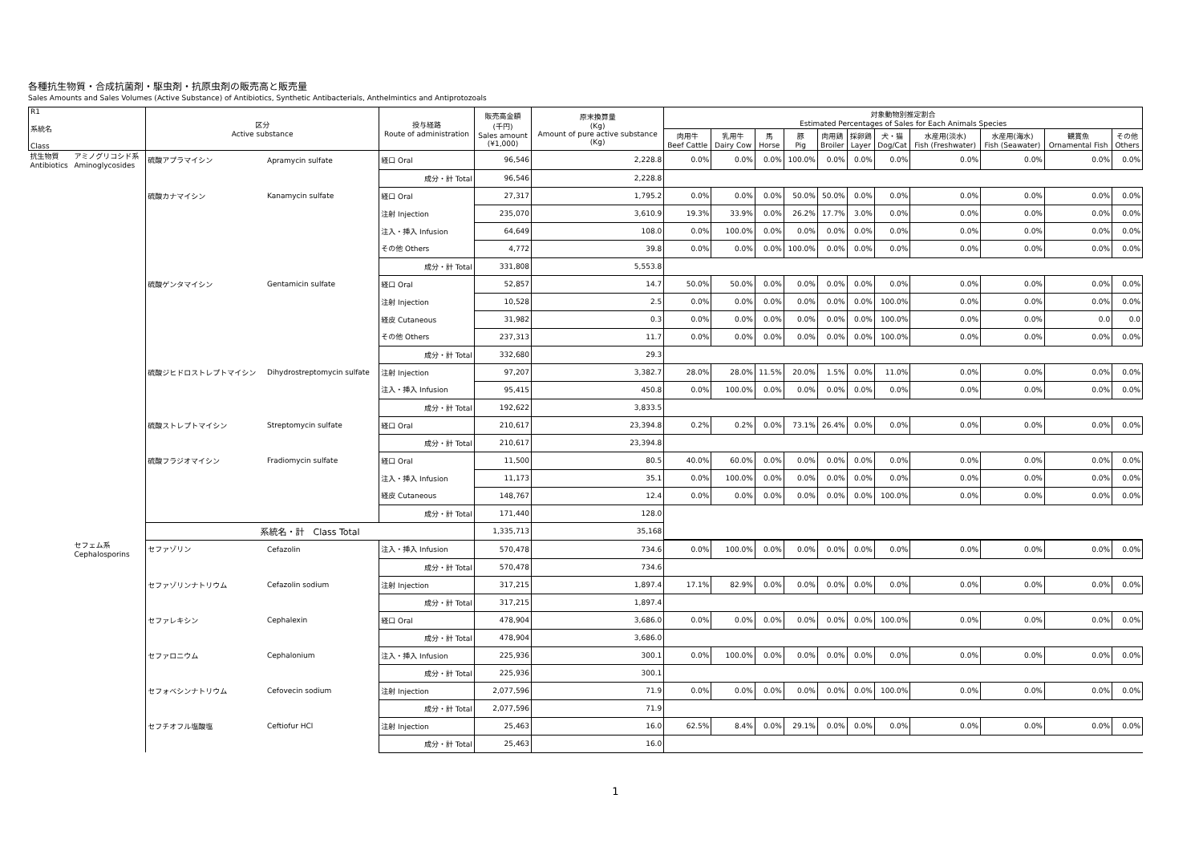各種抗生物質・合成抗菌剤・駆虫剤・抗原虫剤の販売高と販売量
Sales Amounts and Sales Volumes (Active Substance) of Antibiotics, Synthetic Antibacterials, Anthelmintics and Antiprotozoals
| R1 系統名 Class | | 区分 Active substance | | 投与経路 Route of administration | 販売高金額 (千円) Sales amount (¥1,000) | 原末換算量 (Kg) Amount of pure active substance (Kg) | 対象動物別推定割合 Estimated Percentages of Sales for Each Animals Species | | | | | | | | | | |
| --- | --- | --- | --- | --- | --- | --- | --- | --- | --- | --- | --- | --- | --- | --- | --- | --- | --- |
| | | | | | | | 肉用牛 Beef Cattle | 乳用牛 Dairy Cow | 馬 Horse | 豚 Pig | 肉用鶏 Broiler | 採卵鶏 Layer | 犬・猫 Dog/Cat | 水産用(淡水) Fish (Freshwater) | 水産用(海水) Fish (Seawater) | 観賞魚 Ornamental Fish | その他 Others |
| 抗生物質 Antibiotics | アミノグリコシド系 Aminoglycosides | 硫酸アプラマイシン | Apramycin sulfate | 経口 Oral | 96,546 | 2,228.8 | 0.0% | 0.0% | 0.0% | 100.0% | 0.0% | 0.0% | 0.0% | 0.0% | 0.0% | 0.0% | 0.0% |
| | | | | 成分・計 Total | 96,546 | 2,228.8 | | | | | | | | | | | |
| | | 硫酸カナマイシン | Kanamycin sulfate | 経口 Oral | 27,317 | 1,795.2 | 0.0% | 0.0% | 0.0% | 50.0% | 50.0% | 0.0% | 0.0% | 0.0% | 0.0% | 0.0% | 0.0% |
| | | | | 注射 Injection | 235,070 | 3,610.9 | 19.3% | 33.9% | 0.0% | 26.2% | 17.7% | 3.0% | 0.0% | 0.0% | 0.0% | 0.0% | 0.0% |
| | | | | 注入・挿入 Infusion | 64,649 | 108.0 | 0.0% | 100.0% | 0.0% | 0.0% | 0.0% | 0.0% | 0.0% | 0.0% | 0.0% | 0.0% | 0.0% |
| | | | | その他 Others | 4,772 | 39.8 | 0.0% | 0.0% | 0.0% | 100.0% | 0.0% | 0.0% | 0.0% | 0.0% | 0.0% | 0.0% | 0.0% |
| | | | | 成分・計 Total | 331,808 | 5,553.8 | | | | | | | | | | | |
| | | 硫酸ゲンタマイシン | Gentamicin sulfate | 経口 Oral | 52,857 | 14.7 | 50.0% | 50.0% | 0.0% | 0.0% | 0.0% | 0.0% | 0.0% | 0.0% | 0.0% | 0.0% | 0.0% |
| | | | | 注射 Injection | 10,528 | 2.5 | 0.0% | 0.0% | 0.0% | 0.0% | 0.0% | 0.0% | 100.0% | 0.0% | 0.0% | 0.0% | 0.0% |
| | | | | 経皮 Cutaneous | 31,982 | 0.3 | 0.0% | 0.0% | 0.0% | 0.0% | 0.0% | 0.0% | 100.0% | 0.0% | 0.0% | 0.0 | 0.0 |
| | | | | その他 Others | 237,313 | 11.7 | 0.0% | 0.0% | 0.0% | 0.0% | 0.0% | 0.0% | 100.0% | 0.0% | 0.0% | 0.0% | 0.0% |
| | | | | 成分・計 Total | 332,680 | 29.3 | | | | | | | | | | | |
| | | 硫酸ジヒドロストレプトマイシン | Dihydrostreptomycin sulfate | 注射 Injection | 97,207 | 3,382.7 | 28.0% | 28.0% | 11.5% | 20.0% | 1.5% | 0.0% | 11.0% | 0.0% | 0.0% | 0.0% | 0.0% |
| | | | | 注入・挿入 Infusion | 95,415 | 450.8 | 0.0% | 100.0% | 0.0% | 0.0% | 0.0% | 0.0% | 0.0% | 0.0% | 0.0% | 0.0% | 0.0% |
| | | | | 成分・計 Total | 192,622 | 3,833.5 | | | | | | | | | | | |
| | | 硫酸ストレプトマイシン | Streptomycin sulfate | 経口 Oral | 210,617 | 23,394.8 | 0.2% | 0.2% | 0.0% | 73.1% | 26.4% | 0.0% | 0.0% | 0.0% | 0.0% | 0.0% | 0.0% |
| | | | | 成分・計 Total | 210,617 | 23,394.8 | | | | | | | | | | | |
| | | 硫酸フラジオマイシン | Fradiomycin sulfate | 経口 Oral | 11,500 | 80.5 | 40.0% | 60.0% | 0.0% | 0.0% | 0.0% | 0.0% | 0.0% | 0.0% | 0.0% | 0.0% | 0.0% |
| | | | | 注入・挿入 Infusion | 11,173 | 35.1 | 0.0% | 100.0% | 0.0% | 0.0% | 0.0% | 0.0% | 0.0% | 0.0% | 0.0% | 0.0% | 0.0% |
| | | | | 経皮 Cutaneous | 148,767 | 12.4 | 0.0% | 0.0% | 0.0% | 0.0% | 0.0% | 0.0% | 100.0% | 0.0% | 0.0% | 0.0% | 0.0% |
| | | | | 成分・計 Total | 171,440 | 128.0 | | | | | | | | | | | |
| | | 系統名・計 Class Total | | | 1,335,713 | 35,168 | | | | | | | | | | | |
| | セフェム系 Cephalosporins | セファゾリン | Cefazolin | 注入・挿入 Infusion | 570,478 | 734.6 | 0.0% | 100.0% | 0.0% | 0.0% | 0.0% | 0.0% | 0.0% | 0.0% | 0.0% | 0.0% | 0.0% |
| | | | | 成分・計 Total | 570,478 | 734.6 | | | | | | | | | | | |
| | | セファゾリンナトリウム | Cefazolin sodium | 注射 Injection | 317,215 | 1,897.4 | 17.1% | 82.9% | 0.0% | 0.0% | 0.0% | 0.0% | 0.0% | 0.0% | 0.0% | 0.0% | 0.0% |
| | | | | 成分・計 Total | 317,215 | 1,897.4 | | | | | | | | | | | |
| | | セファレキシン | Cephalexin | 経口 Oral | 478,904 | 3,686.0 | 0.0% | 0.0% | 0.0% | 0.0% | 0.0% | 0.0% | 100.0% | 0.0% | 0.0% | 0.0% | 0.0% |
| | | | | 成分・計 Total | 478,904 | 3,686.0 | | | | | | | | | | | |
| | | セファロニウム | Cephalonium | 注入・挿入 Infusion | 225,936 | 300.1 | 0.0% | 100.0% | 0.0% | 0.0% | 0.0% | 0.0% | 0.0% | 0.0% | 0.0% | 0.0% | 0.0% |
| | | | | 成分・計 Total | 225,936 | 300.1 | | | | | | | | | | | |
| | | セフォベシンナトリウム | Cefovecin sodium | 注射 Injection | 2,077,596 | 71.9 | 0.0% | 0.0% | 0.0% | 0.0% | 0.0% | 0.0% | 100.0% | 0.0% | 0.0% | 0.0% | 0.0% |
| | | | | 成分・計 Total | 2,077,596 | 71.9 | | | | | | | | | | | |
| | | セフチオフル塩酸塩 | Ceftiofur HCl | 注射 Injection | 25,463 | 16.0 | 62.5% | 8.4% | 0.0% | 29.1% | 0.0% | 0.0% | 0.0% | 0.0% | 0.0% | 0.0% | 0.0% |
| | | | | 成分・計 Total | 25,463 | 16.0 | | | | | | | | | | | |
1